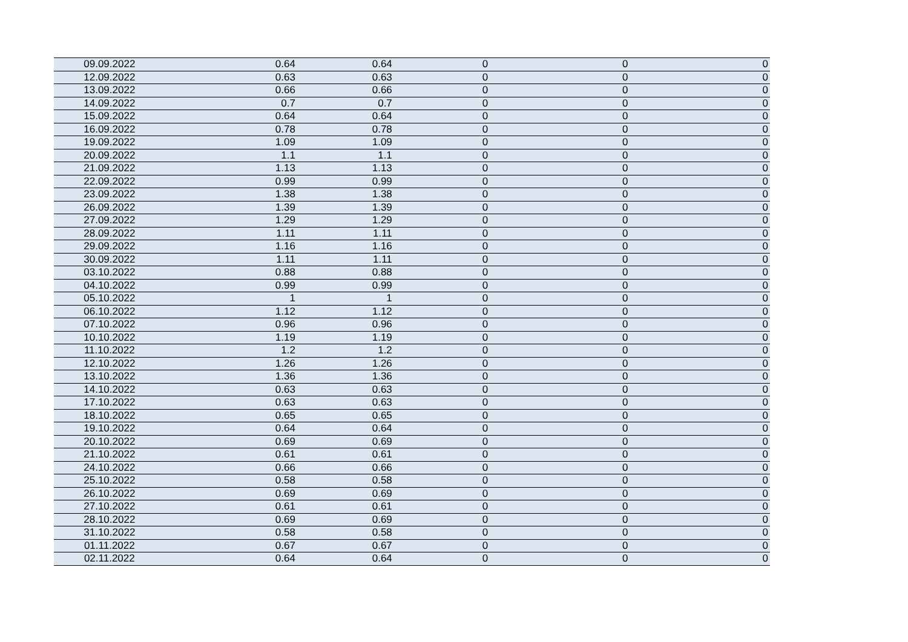| 09.09.2022 | 0.64 | 0.64 | 0 | 0 | 0 |
| 12.09.2022 | 0.63 | 0.63 | 0 | 0 | 0 |
| 13.09.2022 | 0.66 | 0.66 | 0 | 0 | 0 |
| 14.09.2022 | 0.7 | 0.7 | 0 | 0 | 0 |
| 15.09.2022 | 0.64 | 0.64 | 0 | 0 | 0 |
| 16.09.2022 | 0.78 | 0.78 | 0 | 0 | 0 |
| 19.09.2022 | 1.09 | 1.09 | 0 | 0 | 0 |
| 20.09.2022 | 1.1 | 1.1 | 0 | 0 | 0 |
| 21.09.2022 | 1.13 | 1.13 | 0 | 0 | 0 |
| 22.09.2022 | 0.99 | 0.99 | 0 | 0 | 0 |
| 23.09.2022 | 1.38 | 1.38 | 0 | 0 | 0 |
| 26.09.2022 | 1.39 | 1.39 | 0 | 0 | 0 |
| 27.09.2022 | 1.29 | 1.29 | 0 | 0 | 0 |
| 28.09.2022 | 1.11 | 1.11 | 0 | 0 | 0 |
| 29.09.2022 | 1.16 | 1.16 | 0 | 0 | 0 |
| 30.09.2022 | 1.11 | 1.11 | 0 | 0 | 0 |
| 03.10.2022 | 0.88 | 0.88 | 0 | 0 | 0 |
| 04.10.2022 | 0.99 | 0.99 | 0 | 0 | 0 |
| 05.10.2022 | 1 | 1 | 0 | 0 | 0 |
| 06.10.2022 | 1.12 | 1.12 | 0 | 0 | 0 |
| 07.10.2022 | 0.96 | 0.96 | 0 | 0 | 0 |
| 10.10.2022 | 1.19 | 1.19 | 0 | 0 | 0 |
| 11.10.2022 | 1.2 | 1.2 | 0 | 0 | 0 |
| 12.10.2022 | 1.26 | 1.26 | 0 | 0 | 0 |
| 13.10.2022 | 1.36 | 1.36 | 0 | 0 | 0 |
| 14.10.2022 | 0.63 | 0.63 | 0 | 0 | 0 |
| 17.10.2022 | 0.63 | 0.63 | 0 | 0 | 0 |
| 18.10.2022 | 0.65 | 0.65 | 0 | 0 | 0 |
| 19.10.2022 | 0.64 | 0.64 | 0 | 0 | 0 |
| 20.10.2022 | 0.69 | 0.69 | 0 | 0 | 0 |
| 21.10.2022 | 0.61 | 0.61 | 0 | 0 | 0 |
| 24.10.2022 | 0.66 | 0.66 | 0 | 0 | 0 |
| 25.10.2022 | 0.58 | 0.58 | 0 | 0 | 0 |
| 26.10.2022 | 0.69 | 0.69 | 0 | 0 | 0 |
| 27.10.2022 | 0.61 | 0.61 | 0 | 0 | 0 |
| 28.10.2022 | 0.69 | 0.69 | 0 | 0 | 0 |
| 31.10.2022 | 0.58 | 0.58 | 0 | 0 | 0 |
| 01.11.2022 | 0.67 | 0.67 | 0 | 0 | 0 |
| 02.11.2022 | 0.64 | 0.64 | 0 | 0 | 0 |